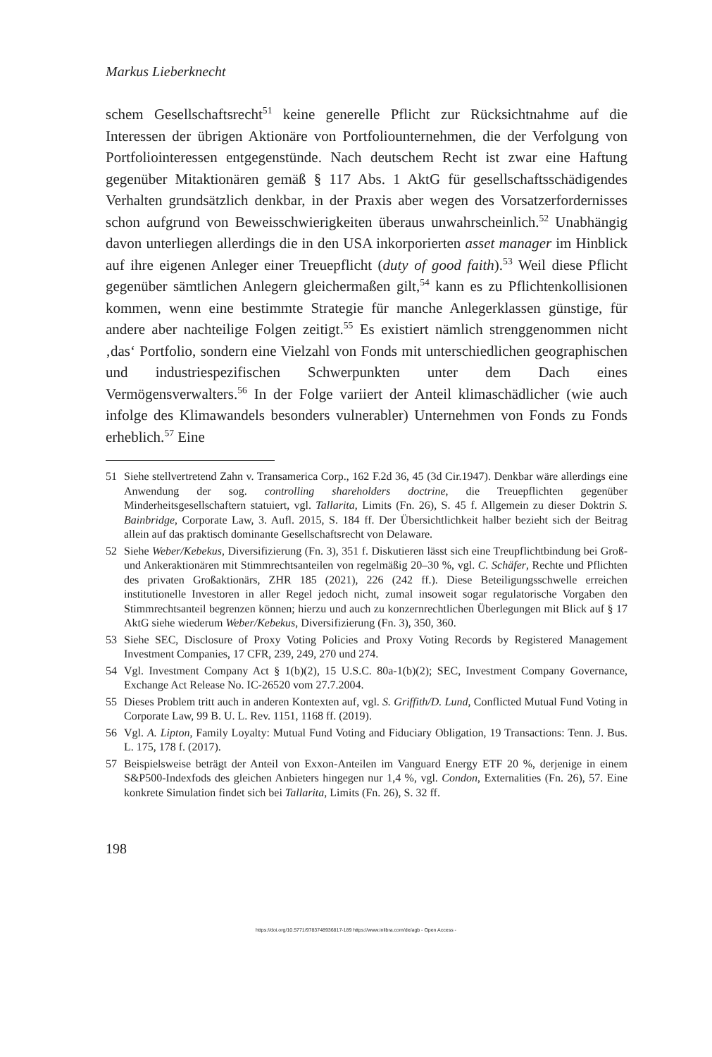Markus Lieberknecht
schem Gesellschaftsrecht<sup>51</sup> keine generelle Pflicht zur Rücksichtnahme auf die Interessen der übrigen Aktionäre von Portfoliounternehmen, die der Verfolgung von Portfoliointeressen entgegenstünde. Nach deutschem Recht ist zwar eine Haftung gegenüber Mitaktionären gemäß § 117 Abs. 1 AktG für gesellschaftsschädigendes Verhalten grundsätzlich denkbar, in der Praxis aber wegen des Vorsatzerfordernisses schon aufgrund von Beweisschwierigkeiten überaus unwahrscheinlich.<sup>52</sup> Unabhängig davon unterliegen allerdings die in den USA inkorporierten asset manager im Hinblick auf ihre eigenen Anleger einer Treuepflicht (duty of good faith).<sup>53</sup> Weil diese Pflicht gegenüber sämtlichen Anlegern gleichermaßen gilt,<sup>54</sup> kann es zu Pflichtenkollisionen kommen, wenn eine bestimmte Strategie für manche Anlegerklassen günstige, für andere aber nachteilige Folgen zeitigt.<sup>55</sup> Es existiert nämlich strenggenommen nicht ‚das‘ Portfolio, sondern eine Vielzahl von Fonds mit unterschiedlichen geographischen und industriespezifischen Schwerpunkten unter dem Dach eines Vermögensverwalters.<sup>56</sup> In der Folge variiert der Anteil klimaschädlicher (wie auch infolge des Klimawandels besonders vulnerabler) Unternehmen von Fonds zu Fonds erheblich.<sup>57</sup> Eine
51 Siehe stellvertretend Zahn v. Transamerica Corp., 162 F.2d 36, 45 (3d Cir.1947). Denkbar wäre allerdings eine Anwendung der sog. controlling shareholders doctrine, die Treuepflichten gegenüber Minderheitsgesellschaftern statuiert, vgl. Tallarita, Limits (Fn. 26), S. 45 f. Allgemein zu dieser Doktrin S. Bainbridge, Corporate Law, 3. Aufl. 2015, S. 184 ff. Der Übersichtlichkeit halber bezieht sich der Beitrag allein auf das praktisch dominante Gesellschaftsrecht von Delaware.
52 Siehe Weber/Kebekus, Diversifizierung (Fn. 3), 351 f. Diskutieren lässt sich eine Treupflichtbindung bei Groß- und Ankeraktionären mit Stimmrechtsanteilen von regelmäßig 20–30 %, vgl. C. Schäfer, Rechte und Pflichten des privaten Großaktionärs, ZHR 185 (2021), 226 (242 ff.). Diese Beteiligungsschwelle erreichen institutionelle Investoren in aller Regel jedoch nicht, zumal insoweit sogar regulatorische Vorgaben den Stimmrechtsanteil begrenzen können; hierzu und auch zu konzernrechtlichen Überlegungen mit Blick auf § 17 AktG siehe wiederum Weber/Kebekus, Diversifizierung (Fn. 3), 350, 360.
53 Siehe SEC, Disclosure of Proxy Voting Policies and Proxy Voting Records by Registered Management Investment Companies, 17 CFR, 239, 249, 270 und 274.
54 Vgl. Investment Company Act § 1(b)(2), 15 U.S.C. 80a-1(b)(2); SEC, Investment Company Governance, Exchange Act Release No. IC-26520 vom 27.7.2004.
55 Dieses Problem tritt auch in anderen Kontexten auf, vgl. S. Griffith/D. Lund, Conflicted Mutual Fund Voting in Corporate Law, 99 B. U. L. Rev. 1151, 1168 ff. (2019).
56 Vgl. A. Lipton, Family Loyalty: Mutual Fund Voting and Fiduciary Obligation, 19 Transactions: Tenn. J. Bus. L. 175, 178 f. (2017).
57 Beispielsweise beträgt der Anteil von Exxon-Anteilen im Vanguard Energy ETF 20 %, derjenige in einem S&P500-Indexfods des gleichen Anbieters hingegen nur 1,4 %, vgl. Condon, Externalities (Fn. 26), 57. Eine konkrete Simulation findet sich bei Tallarita, Limits (Fn. 26), S. 32 ff.
198
https://doi.org/10.5771/9783748936817-189 https://www.inlibra.com/de/agb - Open Access -